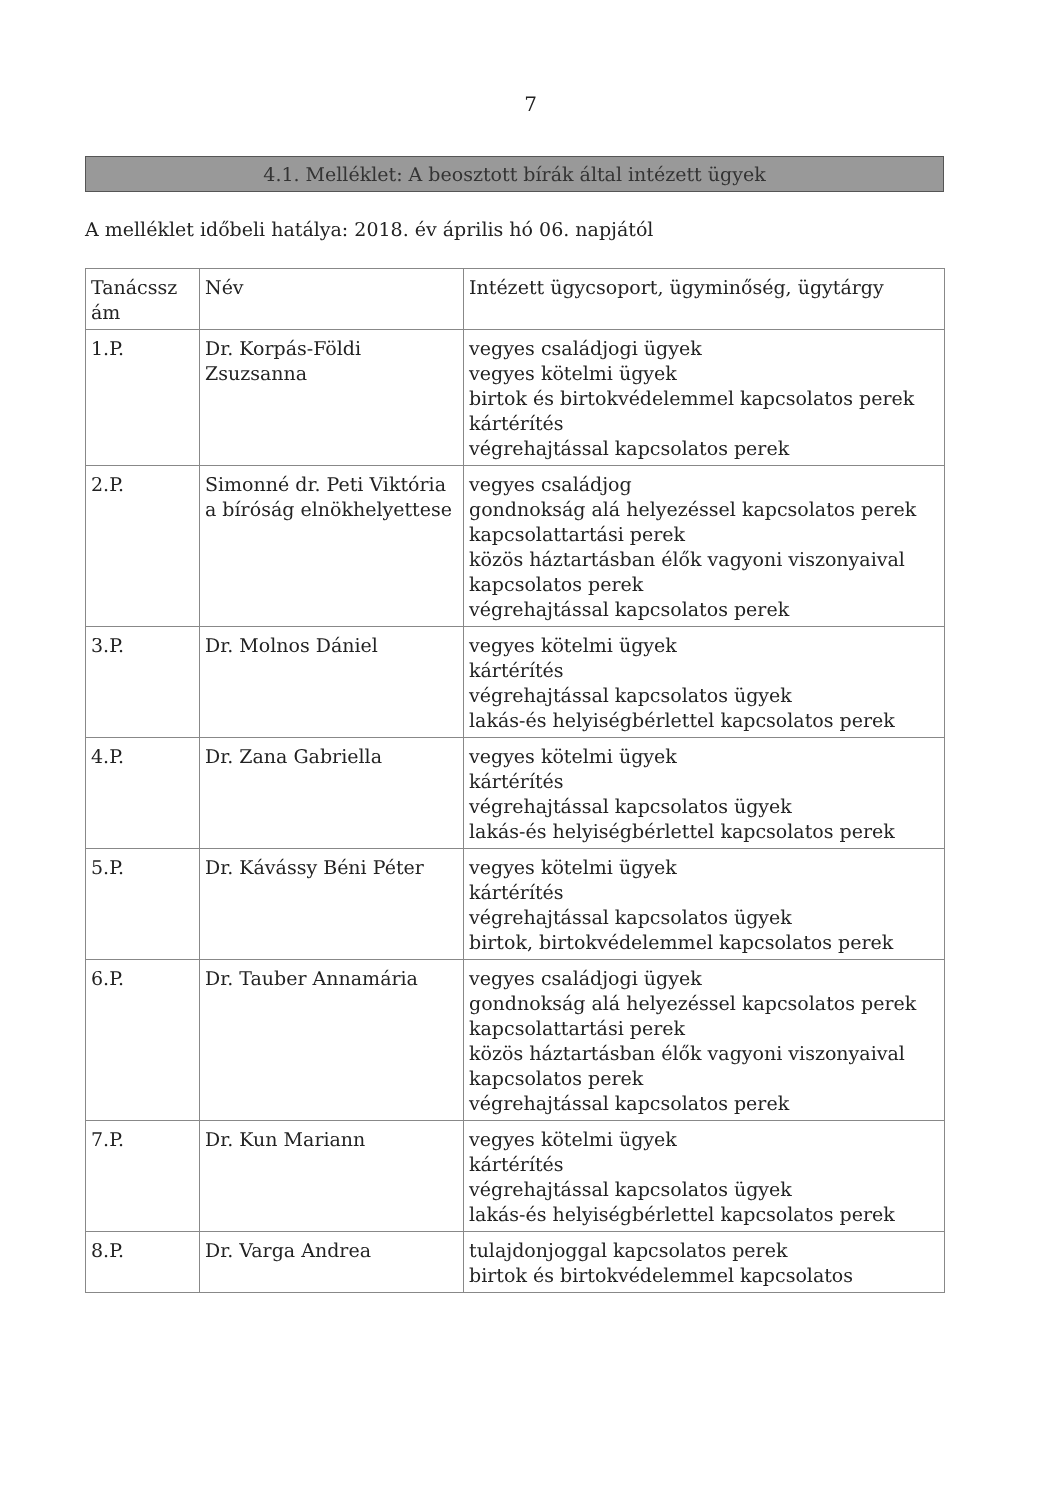7
4.1. Melléklet: A beosztott bírák által intézett ügyek
A melléklet időbeli hatálya: 2018. év április hó 06. napjától
| Tanácssz ám | Név | Intézett ügycsoport, ügyminőség, ügytárgy |
| 1.P. | Dr. Korpás-Földi Zsuzsanna | vegyes családjogi ügyek vegyes kötelmi ügyek birtok és birtokvédelemmel kapcsolatos perek kártérítés végrehajtással kapcsolatos perek |
| 2.P. | Simonné dr. Peti Viktória a bíróság elnökhelyettese | vegyes családjog gondnokság alá helyezéssel kapcsolatos perek kapcsolattartási perek közös háztartásban élők vagyoni viszonyaival kapcsolatos perek végrehajtással kapcsolatos perek |
| 3.P. | Dr. Molnos Dániel | vegyes kötelmi ügyek kártérítés végrehajtással kapcsolatos ügyek lakás-és helyiségbérlettel kapcsolatos perek |
| 4.P. | Dr. Zana Gabriella | vegyes kötelmi ügyek kártérítés végrehajtással kapcsolatos ügyek lakás-és helyiségbérlettel kapcsolatos perek |
| 5.P. | Dr. Kávássy Béni Péter | vegyes kötelmi ügyek kártérítés végrehajtással kapcsolatos ügyek birtok, birtokvédelemmel kapcsolatos perek |
| 6.P. | Dr. Tauber Annamária | vegyes családjogi ügyek gondnokság alá helyezéssel kapcsolatos perek kapcsolattartási perek közös háztartásban élők vagyoni viszonyaival kapcsolatos perek végrehajtással kapcsolatos perek |
| 7.P. | Dr. Kun Mariann | vegyes kötelmi ügyek kártérítés végrehajtással kapcsolatos ügyek lakás-és helyiségbérlettel kapcsolatos perek |
| 8.P. | Dr. Varga Andrea | tulajdonjoggal kapcsolatos perek birtok és birtokvédelemmel kapcsolatos |